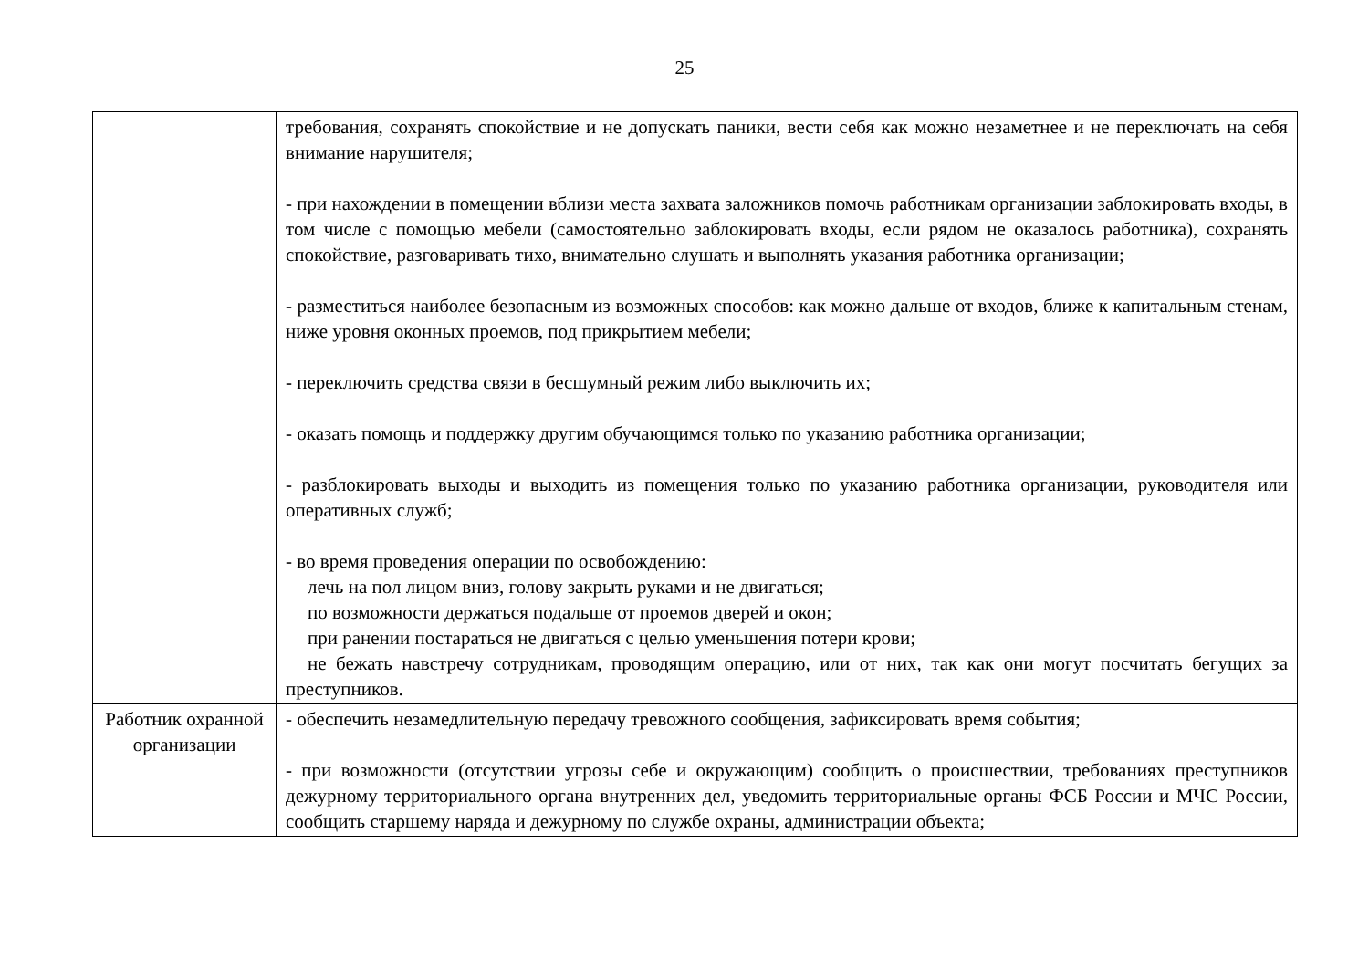25
| | требования, сохранять спокойствие и не допускать паники, вести себя как можно незаметнее и не переключать на себя внимание нарушителя; - при нахождении в помещении вблизи места захвата заложников помочь работникам организации заблокировать входы, в том числе с помощью мебели (самостоятельно заблокировать входы, если рядом не оказалось работника), сохранять спокойствие, разговаривать тихо, внимательно слушать и выполнять указания работника организации; - разместиться наиболее безопасным из возможных способов: как можно дальше от входов, ближе к капитальным стенам, ниже уровня оконных проемов, под прикрытием мебели; - переключить средства связи в бесшумный режим либо выключить их; - оказать помощь и поддержку другим обучающимся только по указанию работника организации; - разблокировать выходы и выходить из помещения только по указанию работника организации, руководителя или оперативных служб; - во время проведения операции по освобождению: лечь на пол лицом вниз, голову закрыть руками и не двигаться; по возможности держаться подальше от проемов дверей и окон; при ранении постараться не двигаться с целью уменьшения потери крови; не бежать навстречу сотрудникам, проводящим операцию, или от них, так как они могут посчитать бегущих за преступников. |
| Работник охранной организации | - обеспечить незамедлительную передачу тревожного сообщения, зафиксировать время события; - при возможности (отсутствии угрозы себе и окружающим) сообщить о происшествии, требованиях преступников дежурному территориального органа внутренних дел, уведомить территориальные органы ФСБ России и МЧС России, сообщить старшему наряда и дежурному по службе охраны, администрации объекта; |